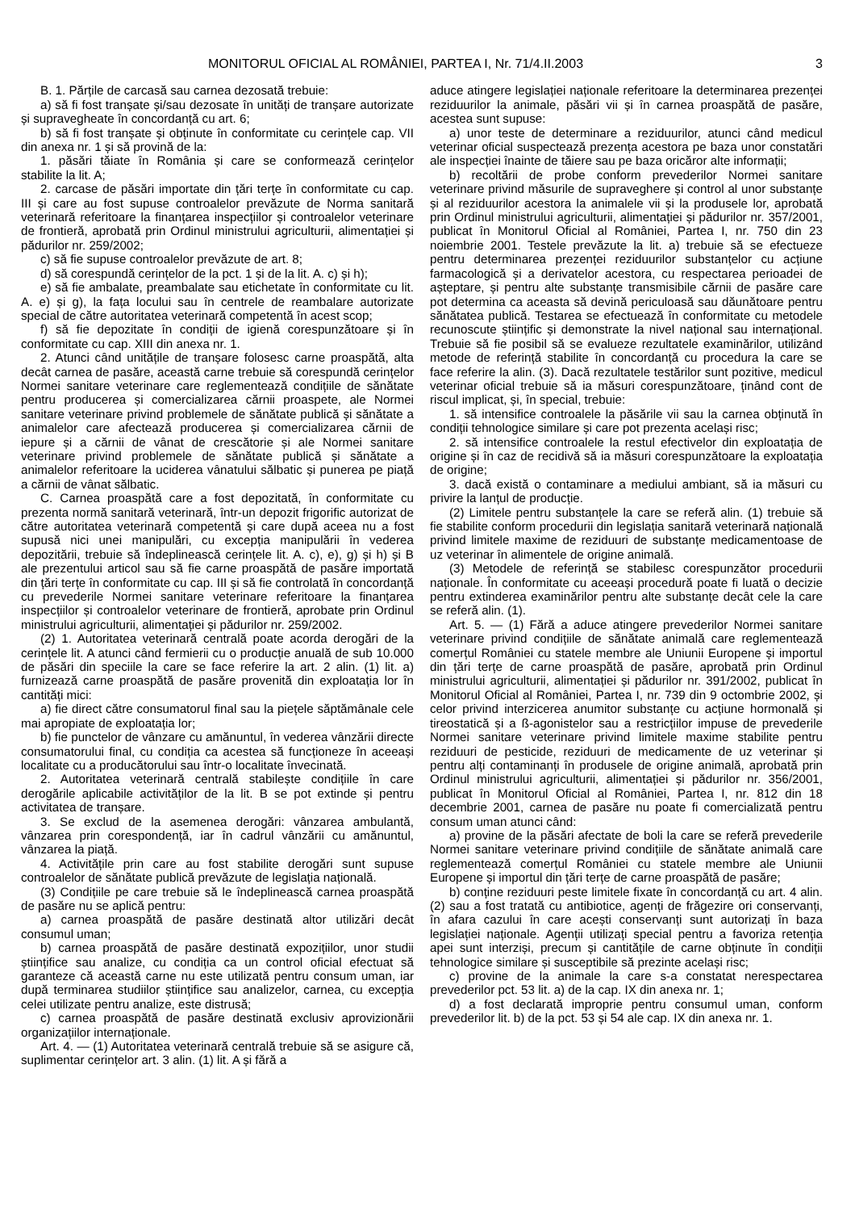MONITORUL OFICIAL AL ROMÂNIEI, PARTEA I, Nr. 71/4.II.2003 3
B. 1. Părțile de carcasă sau carnea dezosată trebuie:
a) să fi fost tranșate și/sau dezosate în unități de tranșare autorizate și supravegheate în concordanță cu art. 6;
b) să fi fost tranșate și obținute în conformitate cu cerințele cap. VII din anexa nr. 1 și să provină de la:
1. păsări tăiate în România și care se conformează cerințelor stabilite la lit. A;
2. carcase de păsări importate din țări terțe în conformitate cu cap. III și care au fost supuse controalelor prevăzute de Norma sanitară veterinară referitoare la finanțarea inspecțiilor și controalelor veterinare de frontieră, aprobată prin Ordinul ministrului agriculturii, alimentației și pădurilor nr. 259/2002;
c) să fie supuse controalelor prevăzute de art. 8;
d) să corespundă cerințelor de la pct. 1 și de la lit. A. c) și h);
e) să fie ambalate, preambalate sau etichetate în conformitate cu lit. A. e) și g), la fața locului sau în centrele de reambalare autorizate special de către autoritatea veterinară competentă în acest scop;
f) să fie depozitate în condiții de igienă corespunzătoare și în conformitate cu cap. XIII din anexa nr. 1.
2. Atunci când unitățile de tranșare folosesc carne proaspătă, alta decât carnea de pasăre, această carne trebuie să corespundă cerințelor Normei sanitare veterinare care reglementează condițiile de sănătate pentru producerea și comercializarea cărnii proaspete, ale Normei sanitare veterinare privind problemele de sănătate publică și sănătate a animalelor care afectează producerea și comercializarea cărnii de iepure și a cărnii de vânat de crescătorie și ale Normei sanitare veterinare privind problemele de sănătate publică și sănătate a animalelor referitoare la uciderea vânatului sălbatic și punerea pe piață a cărnii de vânat sălbatic.
C. Carnea proaspătă care a fost depozitată, în conformitate cu prezenta normă sanitară veterinară, într-un depozit frigorific autorizat de către autoritatea veterinară competentă și care după aceea nu a fost supusă nici unei manipulări, cu excepția manipulării în vederea depozitării, trebuie să îndeplinească cerințele lit. A. c), e), g) și h) și B ale prezentului articol sau să fie carne proaspătă de pasăre importată din țări terțe în conformitate cu cap. III și să fie controlată în concordanță cu prevederile Normei sanitare veterinare referitoare la finanțarea inspecțiilor și controalelor veterinare de frontieră, aprobate prin Ordinul ministrului agriculturii, alimentației și pădurilor nr. 259/2002.
(2) 1. Autoritatea veterinară centrală poate acorda derogări de la cerințele lit. A atunci când fermierii cu o producție anuală de sub 10.000 de păsări din speciile la care se face referire la art. 2 alin. (1) lit. a) furnizează carne proaspătă de pasăre provenită din exploatația lor în cantități mici:
a) fie direct către consumatorul final sau la piețele săptămânale cele mai apropiate de exploatația lor;
b) fie punctelor de vânzare cu amănuntul, în vederea vânzării directe consumatorului final, cu condiția ca acestea să funcționeze în aceeași localitate cu a producătorului sau într-o localitate învecinată.
2. Autoritatea veterinară centrală stabilește condițiile în care derogările aplicabile activităților de la lit. B se pot extinde și pentru activitatea de tranșare.
3. Se exclud de la asemenea derogări: vânzarea ambulantă, vânzarea prin corespondență, iar în cadrul vânzării cu amănuntul, vânzarea la piață.
4. Activitățile prin care au fost stabilite derogări sunt supuse controalelor de sănătate publică prevăzute de legislația națională.
(3) Condițiile pe care trebuie să le îndeplinească carnea proaspătă de pasăre nu se aplică pentru:
a) carnea proaspătă de pasăre destinată altor utilizări decât consumul uman;
b) carnea proaspătă de pasăre destinată expozițiilor, unor studii științifice sau analize, cu condiția ca un control oficial efectuat să garanteze că această carne nu este utilizată pentru consum uman, iar după terminarea studiilor științifice sau analizelor, carnea, cu excepția celei utilizate pentru analize, este distrusă;
c) carnea proaspătă de pasăre destinată exclusiv aprovizionării organizațiilor internaționale.
Art. 4. — (1) Autoritatea veterinară centrală trebuie să se asigure că, suplimentar cerințelor art. 3 alin. (1) lit. A și fără a
aduce atingere legislației naționale referitoare la determinarea prezenței reziduurilor la animale, păsări vii și în carnea proaspătă de pasăre, acestea sunt supuse:
a) unor teste de determinare a reziduurilor, atunci când medicul veterinar oficial suspectează prezența acestora pe baza unor constatări ale inspecției înainte de tăiere sau pe baza oricăror alte informații;
b) recoltării de probe conform prevederilor Normei sanitare veterinare privind măsurile de supraveghere și control al unor substanțe și al reziduurilor acestora la animalele vii și la produsele lor, aprobată prin Ordinul ministrului agriculturii, alimentației și pădurilor nr. 357/2001, publicat în Monitorul Oficial al României, Partea I, nr. 750 din 23 noiembrie 2001. Testele prevăzute la lit. a) trebuie să se efectueze pentru determinarea prezenței reziduurilor substanțelor cu acțiune farmacologică și a derivatelor acestora, cu respectarea perioadei de așteptare, și pentru alte substanțe transmisibile cărnii de pasăre care pot determina ca aceasta să devină periculoasă sau dăunătoare pentru sănătatea publică. Testarea se efectuează în conformitate cu metodele recunoscute științific și demonstrate la nivel național sau internațional. Trebuie să fie posibil să se evalueze rezultatele examinărilor, utilizând metode de referință stabilite în concordanță cu procedura la care se face referire la alin. (3). Dacă rezultatele testărilor sunt pozitive, medicul veterinar oficial trebuie să ia măsuri corespunzătoare, ținând cont de riscul implicat, și, în special, trebuie:
1. să intensifice controalele la păsările vii sau la carnea obținută în condiții tehnologice similare și care pot prezenta același risc;
2. să intensifice controalele la restul efectivelor din exploatația de origine și în caz de recidivă să ia măsuri corespunzătoare la exploatația de origine;
3. dacă există o contaminare a mediului ambiant, să ia măsuri cu privire la lanțul de producție.
(2) Limitele pentru substanțele la care se referă alin. (1) trebuie să fie stabilite conform procedurii din legislația sanitară veterinară națională privind limitele maxime de reziduuri de substanțe medicamentoase de uz veterinar în alimentele de origine animală.
(3) Metodele de referință se stabilesc corespunzător procedurii naționale. În conformitate cu aceeași procedură poate fi luată o decizie pentru extinderea examinărilor pentru alte substanțe decât cele la care se referă alin. (1).
Art. 5. — (1) Fără a aduce atingere prevederilor Normei sanitare veterinare privind condițiile de sănătate animală care reglementează comerțul României cu statele membre ale Uniunii Europene și importul din țări terțe de carne proaspătă de pasăre, aprobată prin Ordinul ministrului agriculturii, alimentației și pădurilor nr. 391/2002, publicat în Monitorul Oficial al României, Partea I, nr. 739 din 9 octombrie 2002, și celor privind interzicerea anumitor substanțe cu acțiune hormonală și tireostatică și a ß-agonistelor sau a restricțiilor impuse de prevederile Normei sanitare veterinare privind limitele maxime stabilite pentru reziduuri de pesticide, reziduuri de medicamente de uz veterinar și pentru alți contaminanți în produsele de origine animală, aprobată prin Ordinul ministrului agriculturii, alimentației și pădurilor nr. 356/2001, publicat în Monitorul Oficial al României, Partea I, nr. 812 din 18 decembrie 2001, carnea de pasăre nu poate fi comercializată pentru consum uman atunci când:
a) provine de la păsări afectate de boli la care se referă prevederile Normei sanitare veterinare privind condițiile de sănătate animală care reglementează comerțul României cu statele membre ale Uniunii Europene și importul din țări terțe de carne proaspătă de pasăre;
b) conține reziduuri peste limitele fixate în concordanță cu art. 4 alin. (2) sau a fost tratată cu antibiotice, agenți de frăgezire ori conservanți, în afara cazului în care acești conservanți sunt autorizați în baza legislației naționale. Agenții utilizați special pentru a favoriza retenția apei sunt interziși, precum și cantitățile de carne obținute în condiții tehnologice similare și susceptibile să prezinte același risc;
c) provine de la animale la care s-a constatat nerespectarea prevederilor pct. 53 lit. a) de la cap. IX din anexa nr. 1;
d) a fost declarată improprie pentru consumul uman, conform prevederilor lit. b) de la pct. 53 și 54 ale cap. IX din anexa nr. 1.